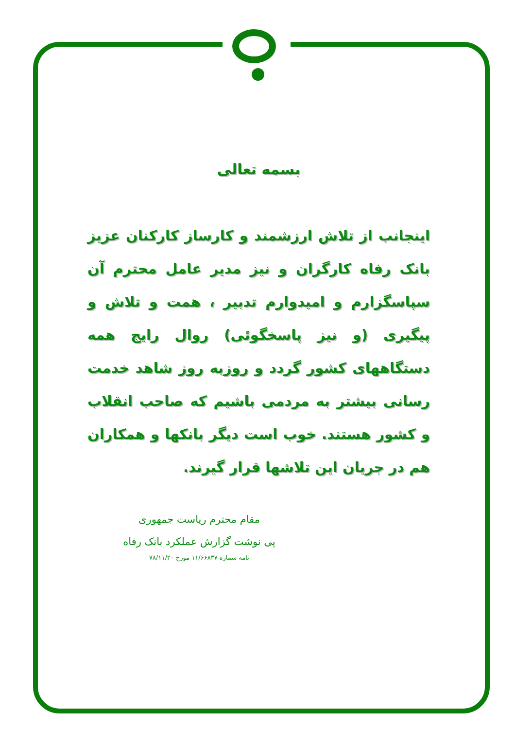بسمه تعالی
اینجانب از تلاش ارزشمند و کارساز کارکنان عزیز بانک رفاه کارگران و نیز مدیر عامل محترم آن سپاسگزارم و امیدوارم تدبیر ، همت و تلاش و پیگیری (و نیز پاسخگوئی) روال رایج همه دستگاههای کشور گردد و روزبه روز شاهد خدمت رسانی بیشتر به مردمی باشیم که صاحب انقلاب و کشور هستند. خوب است دیگر بانکها و همکاران هم در جریان این تلاشها قرار گیرند.
مقام محترم ریاست جمهوری
پی نوشت گزارش عملکرد بانک رفاه
نامه شماره ۱۱/۶۶۸۳۷ مورخ ۷۸/۱۱/۲۰